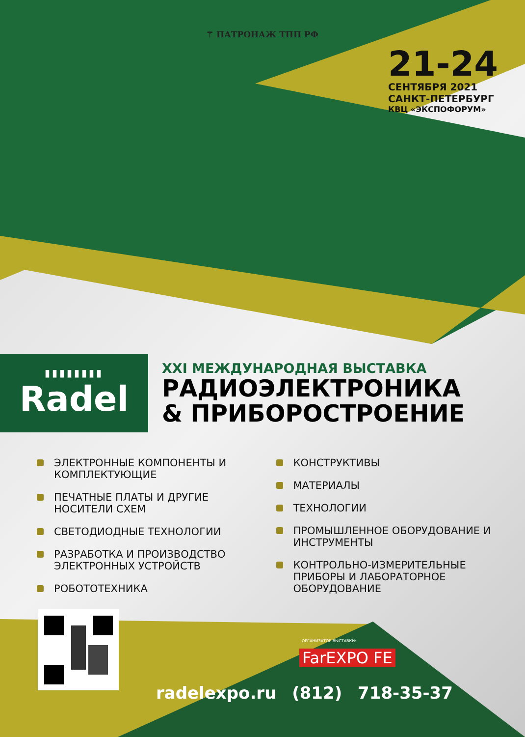⚚ ПАТРОНАЖ ТПП РФ
21-24
СЕНТЯБРЯ 2021
САНКТ-ПЕТЕРБУРГ
КВЦ «ЭКСПОФОРУМ»
▮▮▮▮▮▮▮▮
Radel
XXI МЕЖДУНАРОДНАЯ ВЫСТАВКА
РАДИОЭЛЕКТРОНИКА
& ПРИБОРОСТРОЕНИЕ
ЭЛЕКТРОННЫЕ КОМПОНЕНТЫ И КОМПЛЕКТУЮЩИЕ
ПЕЧАТНЫЕ ПЛАТЫ И ДРУГИЕ НОСИТЕЛИ СХЕМ
СВЕТОДИОДНЫЕ ТЕХНОЛОГИИ
РАЗРАБОТКА И ПРОИЗВОДСТВО ЭЛЕКТРОННЫХ УСТРОЙСТВ
РОБОТОТЕХНИКА
КОНСТРУКТИВЫ
МАТЕРИАЛЫ
ТЕХНОЛОГИИ
ПРОМЫШЛЕННОЕ ОБОРУДОВАНИЕ И ИНСТРУМЕНТЫ
КОНТРОЛЬНО-ИЗМЕРИТЕЛЬНЫЕ ПРИБОРЫ И ЛАБОРАТОРНОЕ ОБОРУДОВАНИЕ
ОРГАНИЗАТОР ВЫСТАВКИ:
FarEXPO FE
radelexpo.ru (812) 718-35-37